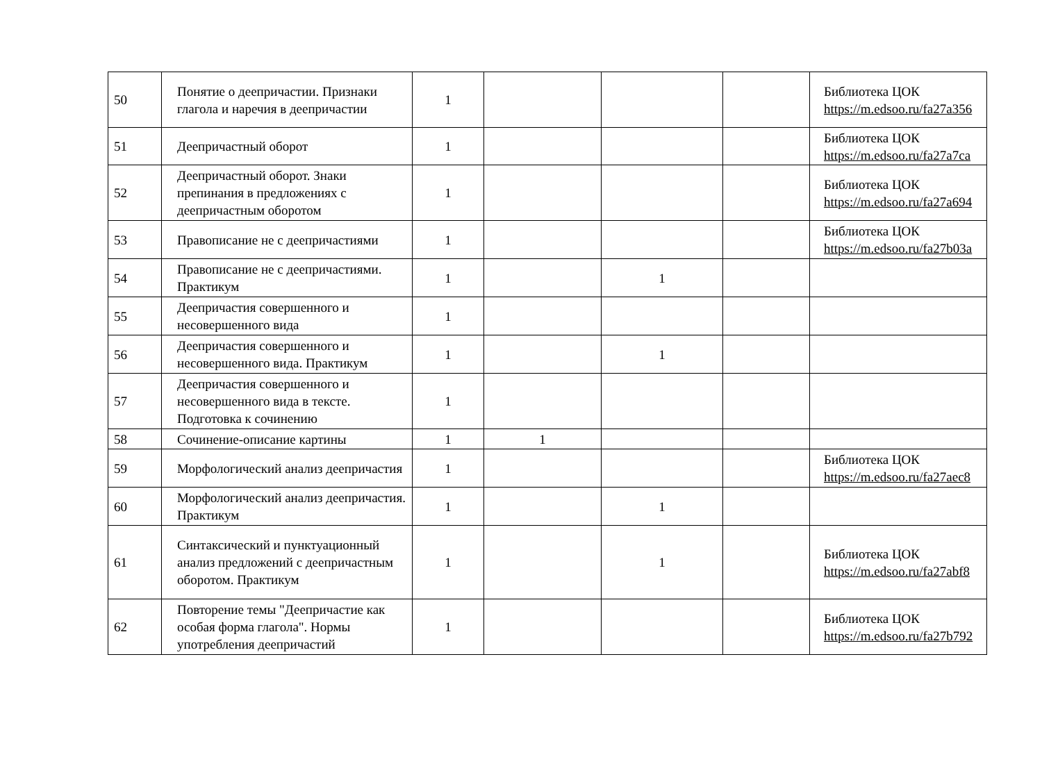| 50 | Понятие о деепричастии. Признаки глагола и наречия в деепричастии | 1 | | | | Библиотека ЦОК https://m.edsoo.ru/fa27a356 |
| 51 | Деепричастный оборот | 1 | | | | Библиотека ЦОК https://m.edsoo.ru/fa27a7ca |
| 52 | Деепричастный оборот. Знаки препинания в предложениях с деепричастным оборотом | 1 | | | | Библиотека ЦОК https://m.edsoo.ru/fa27a694 |
| 53 | Правописание не с деепричастиями | 1 | | | | Библиотека ЦОК https://m.edsoo.ru/fa27b03a |
| 54 | Правописание не с деепричастиями. Практикум | 1 | | 1 | | |
| 55 | Деепричастия совершенного и несовершенного вида | 1 | | | | |
| 56 | Деепричастия совершенного и несовершенного вида. Практикум | 1 | | 1 | | |
| 57 | Деепричастия совершенного и несовершенного вида в тексте. Подготовка к сочинению | 1 | | | | |
| 58 | Сочинение-описание картины | 1 | 1 | | | |
| 59 | Морфологический анализ деепричастия | 1 | | | | Библиотека ЦОК https://m.edsoo.ru/fa27aec8 |
| 60 | Морфологический анализ деепричастия. Практикум | 1 | | 1 | | |
| 61 | Синтаксический и пунктуационный анализ предложений с деепричастным оборотом. Практикум | 1 | | 1 | | Библиотека ЦОК https://m.edsoo.ru/fa27abf8 |
| 62 | Повторение темы "Деепричастие как особая форма глагола". Нормы употребления деепричастий | 1 | | | | Библиотека ЦОК https://m.edsoo.ru/fa27b792 |